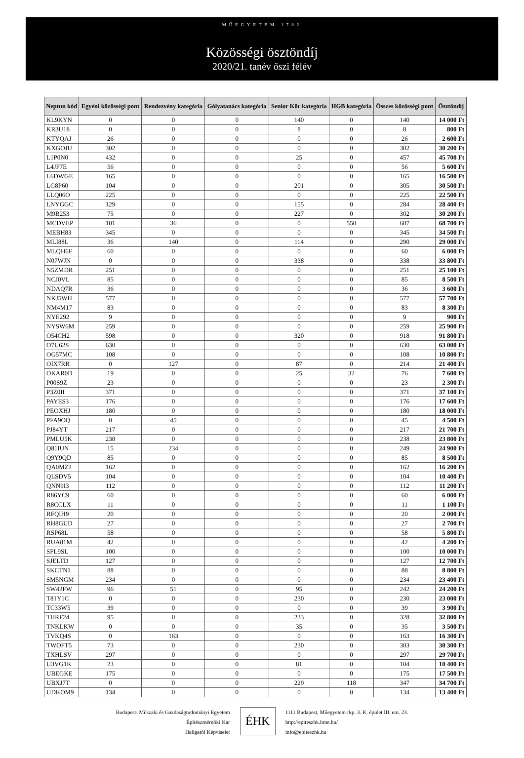MŰEGYETEM 1782
Közösségi ösztöndíj
2020/21. tanév őszi félév
| Neptun kód | Egyéni közösségi pont | Rendezvény kategória | Gólyatanács kategória | Senior Kör kategória | HGB kategória | Összes közösségi pont | Ösztöndíj |
| --- | --- | --- | --- | --- | --- | --- | --- |
| KL9KYN | 0 | 0 | 0 | 140 | 0 | 140 | 14 000 Ft |
| KR3U18 | 0 | 0 | 0 | 8 | 0 | 8 | 800 Ft |
| KTYQAJ | 26 | 0 | 0 | 0 | 0 | 26 | 2 600 Ft |
| KXGOJU | 302 | 0 | 0 | 0 | 0 | 302 | 30 200 Ft |
| L1P0N0 | 432 | 0 | 0 | 25 | 0 | 457 | 45 700 Ft |
| L4JF7E | 56 | 0 | 0 | 0 | 0 | 56 | 5 600 Ft |
| L6DWGE | 165 | 0 | 0 | 0 | 0 | 165 | 16 500 Ft |
| LG8P60 | 104 | 0 | 0 | 201 | 0 | 305 | 30 500 Ft |
| LLQ06O | 225 | 0 | 0 | 0 | 0 | 225 | 22 500 Ft |
| LNYGGC | 129 | 0 | 0 | 155 | 0 | 284 | 28 400 Ft |
| M9B253 | 75 | 0 | 0 | 227 | 0 | 302 | 30 200 Ft |
| MCDVEP | 101 | 36 | 0 | 0 | 550 | 687 | 68 700 Ft |
| MEBH83 | 345 | 0 | 0 | 0 | 0 | 345 | 34 500 Ft |
| MLI88L | 36 | 140 | 0 | 114 | 0 | 290 | 29 000 Ft |
| MLQH6F | 60 | 0 | 0 | 0 | 0 | 60 | 6 000 Ft |
| N07WJN | 0 | 0 | 0 | 338 | 0 | 338 | 33 800 Ft |
| N5ZMDR | 251 | 0 | 0 | 0 | 0 | 251 | 25 100 Ft |
| NCJ0VL | 85 | 0 | 0 | 0 | 0 | 85 | 8 500 Ft |
| NDAQ7R | 36 | 0 | 0 | 0 | 0 | 36 | 3 600 Ft |
| NKJ5WH | 577 | 0 | 0 | 0 | 0 | 577 | 57 700 Ft |
| NM4M17 | 83 | 0 | 0 | 0 | 0 | 83 | 8 300 Ft |
| NYE292 | 9 | 0 | 0 | 0 | 0 | 9 | 900 Ft |
| NYSW6M | 259 | 0 | 0 | 0 | 0 | 259 | 25 900 Ft |
| O54CH2 | 598 | 0 | 0 | 320 | 0 | 918 | 91 800 Ft |
| O7U62S | 630 | 0 | 0 | 0 | 0 | 630 | 63 000 Ft |
| OG57MC | 108 | 0 | 0 | 0 | 0 | 108 | 10 800 Ft |
| OIX7RR | 0 | 127 | 0 | 87 | 0 | 214 | 21 400 Ft |
| OKAR0D | 19 | 0 | 0 | 25 | 32 | 76 | 7 600 Ft |
| P00S9Z | 23 | 0 | 0 | 0 | 0 | 23 | 2 300 Ft |
| P3Z0II | 371 | 0 | 0 | 0 | 0 | 371 | 37 100 Ft |
| PAYES3 | 176 | 0 | 0 | 0 | 0 | 176 | 17 600 Ft |
| PEOXHJ | 180 | 0 | 0 | 0 | 0 | 180 | 18 000 Ft |
| PFA9OQ | 0 | 45 | 0 | 0 | 0 | 45 | 4 500 Ft |
| PJ84YT | 217 | 0 | 0 | 0 | 0 | 217 | 21 700 Ft |
| PMLU5K | 238 | 0 | 0 | 0 | 0 | 238 | 23 800 Ft |
| Q81IUN | 15 | 234 | 0 | 0 | 0 | 249 | 24 900 Ft |
| Q9Y9QD | 85 | 0 | 0 | 0 | 0 | 85 | 8 500 Ft |
| QA0MZJ | 162 | 0 | 0 | 0 | 0 | 162 | 16 200 Ft |
| QLSDV5 | 104 | 0 | 0 | 0 | 0 | 104 | 10 400 Ft |
| QNN9I3 | 112 | 0 | 0 | 0 | 0 | 112 | 11 200 Ft |
| R86YC9 | 60 | 0 | 0 | 0 | 0 | 60 | 6 000 Ft |
| R8CCLX | 11 | 0 | 0 | 0 | 0 | 11 | 1 100 Ft |
| RFQIH9 | 20 | 0 | 0 | 0 | 0 | 20 | 2 000 Ft |
| RH8GUD | 27 | 0 | 0 | 0 | 0 | 27 | 2 700 Ft |
| RSP68L | 58 | 0 | 0 | 0 | 0 | 58 | 5 800 Ft |
| RUA81M | 42 | 0 | 0 | 0 | 0 | 42 | 4 200 Ft |
| SFL9SL | 100 | 0 | 0 | 0 | 0 | 100 | 10 000 Ft |
| SJELTD | 127 | 0 | 0 | 0 | 0 | 127 | 12 700 Ft |
| SKCTN1 | 88 | 0 | 0 | 0 | 0 | 88 | 8 800 Ft |
| SM5NGM | 234 | 0 | 0 | 0 | 0 | 234 | 23 400 Ft |
| SW42FW | 96 | 51 | 0 | 95 | 0 | 242 | 24 200 Ft |
| T81Y1C | 0 | 0 | 0 | 230 | 0 | 230 | 23 000 Ft |
| TC33W5 | 39 | 0 | 0 | 0 | 0 | 39 | 3 900 Ft |
| THRF24 | 95 | 0 | 0 | 233 | 0 | 328 | 32 800 Ft |
| TNKLKW | 0 | 0 | 0 | 35 | 0 | 35 | 3 500 Ft |
| TVKQ4S | 0 | 163 | 0 | 0 | 0 | 163 | 16 300 Ft |
| TWOFT5 | 73 | 0 | 0 | 230 | 0 | 303 | 30 300 Ft |
| TXHLSV | 297 | 0 | 0 | 0 | 0 | 297 | 29 700 Ft |
| U3VG1K | 23 | 0 | 0 | 81 | 0 | 104 | 10 400 Ft |
| UBEGKE | 175 | 0 | 0 | 0 | 0 | 175 | 17 500 Ft |
| UBXJ7T | 0 | 0 | 0 | 229 | 118 | 347 | 34 700 Ft |
| UDKOM9 | 134 | 0 | 0 | 0 | 0 | 134 | 13 400 Ft |
Budapesti Műszaki és Gazdaságtudományi Egyetem
Építészmérnöki Kar
Hallgatói Képviselet
ÉHK
1111 Budapest, Műegyetem rkp. 3. K. épület III. em. 23.
http://epiteszhk.bme.hu/
info@epiteszhk.hu